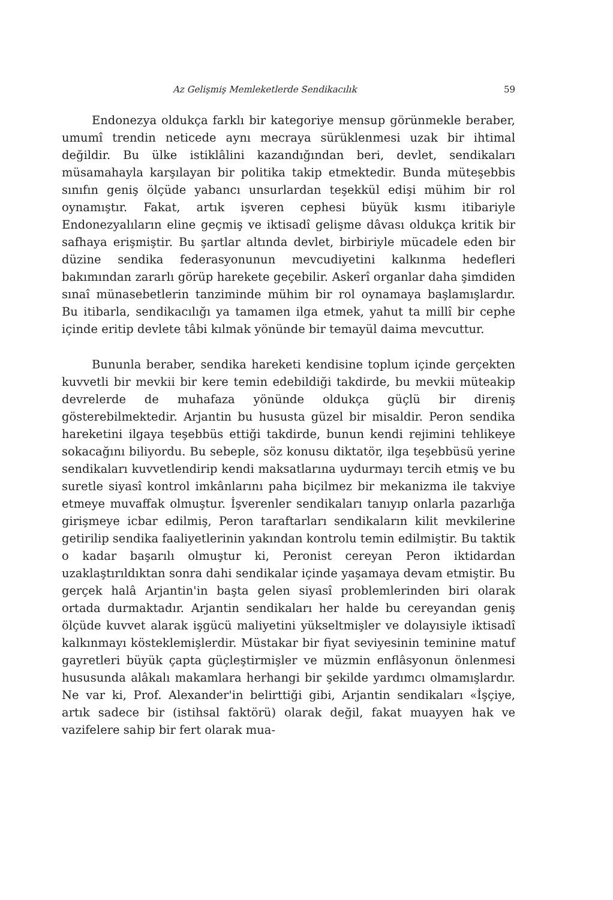Az Gelişmiş Memleketlerde Sendikacılık 59
Endonezya oldukça farklı bir kategoriye mensup görünmekle beraber, umumî trendin neticede aynı mecraya sürüklenmesi uzak bir ihtimal değildir. Bu ülke istiklâlini kazandığından beri, devlet, sendikaları müsamahayla karşılayan bir politika takip etmektedir. Bunda müteşebbis sınıfın geniş ölçüde yabancı unsurlardan teşekkül edişi mühim bir rol oynamıştır. Fakat, artık işveren cephesi büyük kısmı itibariyle Endonezyalıların eline geçmiş ve iktisadî gelişme dâvası oldukça kritik bir safhaya erişmiştir. Bu şartlar altında devlet, birbiriyle mücadele eden bir düzine sendika federasyonunun mevcudiyetini kalkınma hedefleri bakımından zararlı görüp harekete geçebilir. Askerî organlar daha şimdiden sınaî münasebetlerin tanziminde mühim bir rol oynamaya başlamışlardır. Bu itibarla, sendikacılığı ya tamamen ilga etmek, yahut ta millî bir cephe içinde eritip devlete tâbi kılmak yönünde bir temayül daima mevcuttur.
Bununla beraber, sendika hareketi kendisine toplum içinde gerçekten kuvvetli bir mevkii bir kere temin edebildiği takdirde, bu mevkii müteakip devrelerde de muhafaza yönünde oldukça güçlü bir direniş gösterebilmektedir. Arjantin bu hususta güzel bir misaldir. Peron sendika hareketini ilgaya teşebbüs ettiği takdirde, bunun kendi rejimini tehlikeye sokacağını biliyordu. Bu sebeple, söz konusu diktatör, ilga teşebbüsü yerine sendikaları kuvvetlendirip kendi maksatlarına uydurmayı tercih etmiş ve bu suretle siyasî kontrol imkânlarını paha biçilmez bir mekanizma ile takviye etmeye muvaffak olmuştur. İşverenler sendikaları tanıyıp onlarla pazarlığa girişmeye icbar edilmiş, Peron taraftarları sendikaların kilit mevkilerine getirilip sendika faaliyetlerinin yakından kontrolu temin edilmiştir. Bu taktik o kadar başarılı olmuştur ki, Peronist cereyan Peron iktidardan uzaklaştırıldıktan sonra dahi sendikalar içinde yaşamaya devam etmiştir. Bu gerçek halâ Arjantin'in başta gelen siyasî problemlerinden biri olarak ortada durmaktadır. Arjantin sendikaları her halde bu cereyandan geniş ölçüde kuvvet alarak işgücü maliyetini yükseltmişler ve dolayısiyle iktisadî kalkınmayı kösteklemişlerdir. Müstakar bir fiyat seviyesinin teminine matuf gayretleri büyük çapta güçleştirmişler ve müzmin enflâsyonun önlenmesi hususunda alâkalı makamlara herhangi bir şekilde yardımcı olmamışlardır. Ne var ki, Prof. Alexander'in belirttiği gibi, Arjantin sendikaları «İşçiye, artık sadece bir (istihsal faktörü) olarak değil, fakat muayyen hak ve vazifelere sahip bir fert olarak mua-